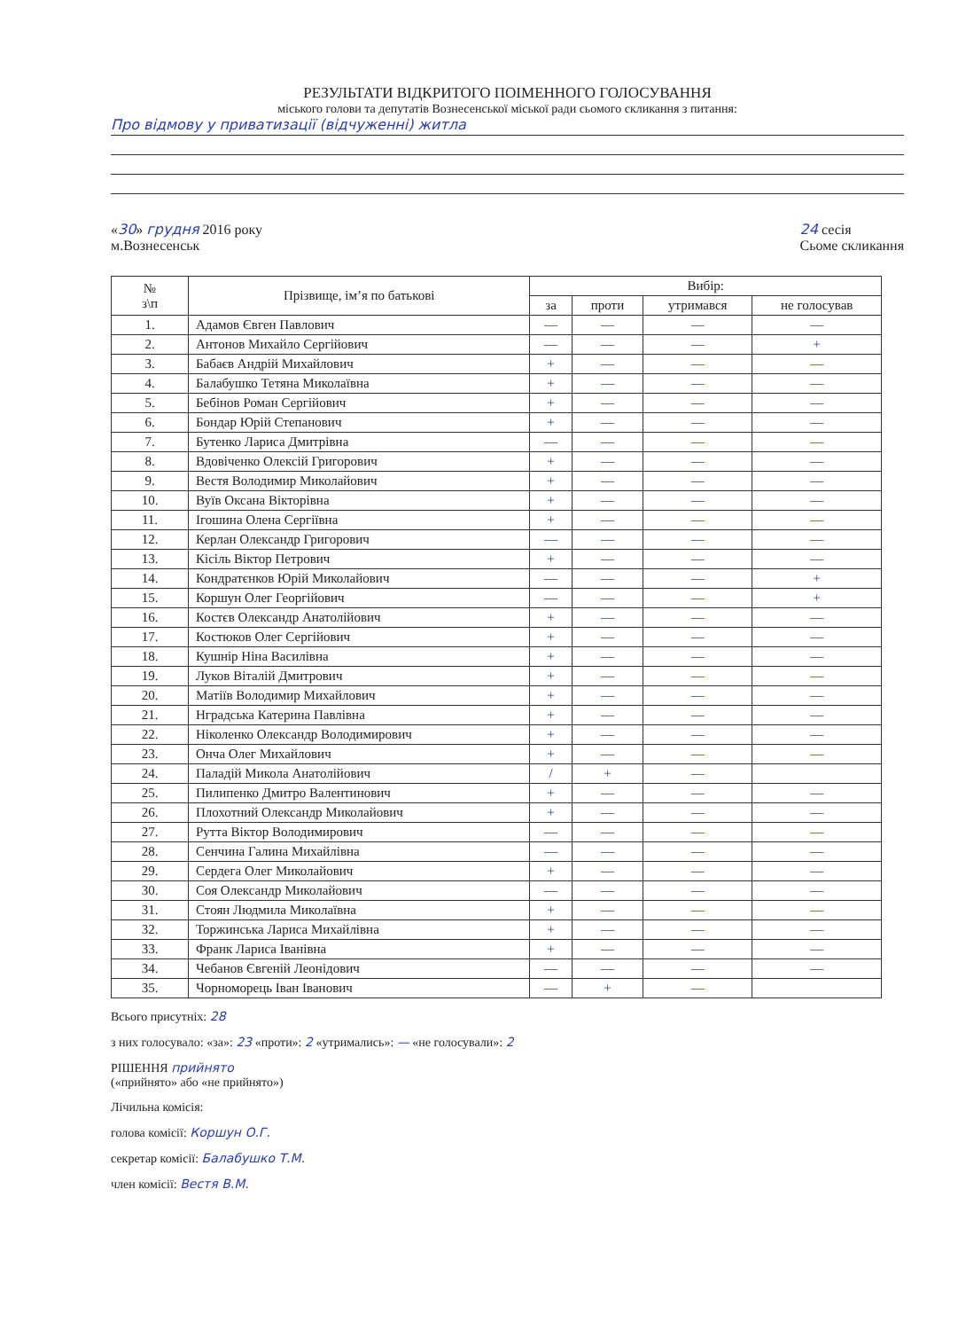РЕЗУЛЬТАТИ ВІДКРИТОГО ПОІМЕННОГО ГОЛОСУВАННЯ
міського голови та депутатів Вознесенської міської ради сьомого скликання з питання:
Про відмову у приватизації (відчуженні) житла
«30» грудня 2016 року
м.Вознесенськ
24 сесія
Сьоме скликання
| № з\п | Прізвище, ім’я по батькові | Вибір: | | | |
| --- | --- | --- | --- | --- | --- |
| | | за | проти | утримався | не голосував |
| 1. | Адамов Євген Павлович | — | — | — | — |
| 2. | Антонов Михайло Сергійович | — | — | — | + |
| 3. | Бабаєв Андрій Михайлович | + | — | — | — |
| 4. | Балабушко Тетяна Миколаївна | + | — | — | — |
| 5. | Бебінов Роман Сергійович | + | — | — | — |
| 6. | Бондар Юрій Степанович | + | — | — | — |
| 7. | Бутенко Лариса Дмитрівна | — | — | — | — |
| 8. | Вдовіченко Олексій Григорович | + | — | — | — |
| 9. | Вестя Володимир Миколайович | + | — | — | — |
| 10. | Вуїв Оксана Вікторівна | + | — | — | — |
| 11. | Ігошина Олена Сергіївна | + | — | — | — |
| 12. | Керлан Олександр Григорович | — | — | — | — |
| 13. | Кісіль Віктор Петрович | + | — | — | — |
| 14. | Кондратєнков Юрій Миколайович | — | — | — | + |
| 15. | Коршун Олег Георгійович | — | — | — | + |
| 16. | Костєв Олександр Анатолійович | + | — | — | — |
| 17. | Костюков Олег Сергійович | + | — | — | — |
| 18. | Кушнір Ніна Василівна | + | — | — | — |
| 19. | Луков Віталій Дмитрович | + | — | — | — |
| 20. | Матіїв Володимир Михайлович | + | — | — | — |
| 21. | Нградська Катерина Павлівна | + | — | — | — |
| 22. | Ніколенко Олександр Володимирович | + | — | — | — |
| 23. | Онча Олег Михайлович | + | — | — | — |
| 24. | Паладій Микола Анатолійович | / | + | — | |
| 25. | Пилипенко Дмитро Валентинович | + | — | — | — |
| 26. | Плохотний Олександр Миколайович | + | — | — | — |
| 27. | Рутта Віктор Володимирович | — | — | — | — |
| 28. | Сенчина Галина Михайлівна | — | — | — | — |
| 29. | Сердега Олег Миколайович | + | — | — | — |
| 30. | Соя Олександр Миколайович | — | — | — | — |
| 31. | Стоян Людмила Миколаївна | + | — | — | — |
| 32. | Торжинська Лариса Михайлівна | + | — | — | — |
| 33. | Франк Лариса Іванівна | + | — | — | — |
| 34. | Чебанов Євгеній Леонідович | — | — | — | — |
| 35. | Чорноморець Іван Іванович | — | + | — | |
Всього присутніх: 28
з них голосувало: «за»: 23 «проти»: 2 «утримались»: — «не голосували»: 2
РІШЕННЯ прийнято
(«прийнято» або «не прийнято»)
Лічильна комісія:
голова комісії: Коршун О.Г.
секретар комісії: Балабушко Т.М.
член комісії: Вестя В.М.